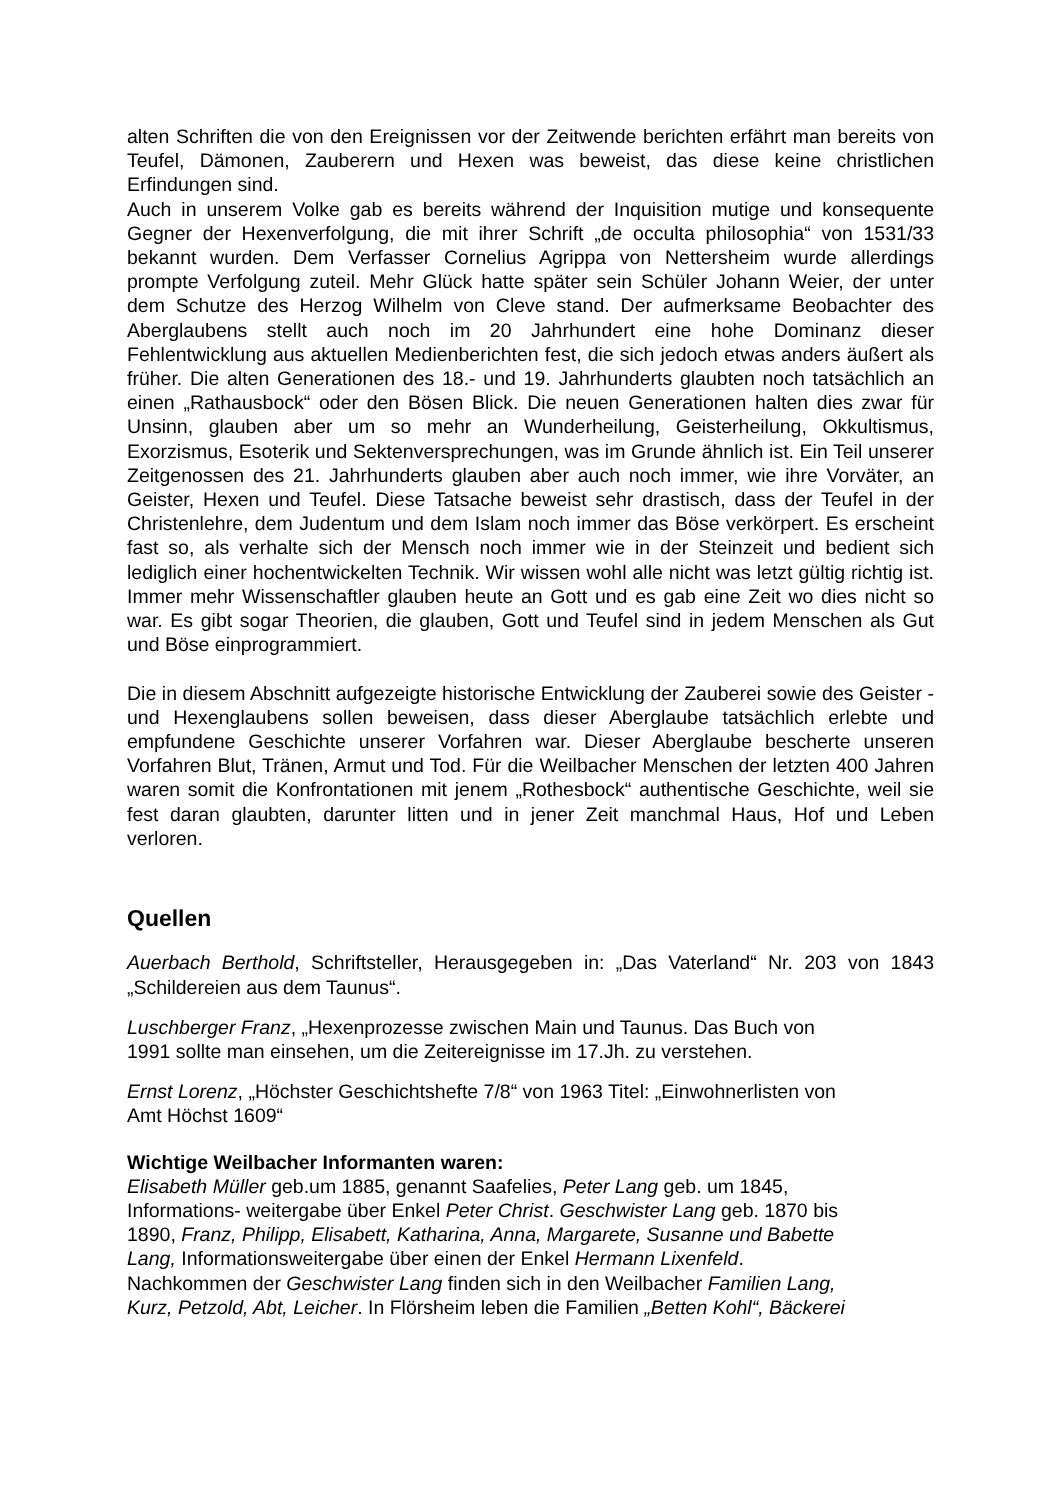alten Schriften die von den Ereignissen vor der Zeitwende berichten erfährt man bereits von Teufel, Dämonen, Zauberern und Hexen was beweist, das diese keine christlichen Erfindungen sind.
Auch in unserem Volke gab es bereits während der Inquisition mutige und konsequente Gegner der Hexenverfolgung, die mit ihrer Schrift „de occulta philosophia“ von 1531/33 bekannt wurden. Dem Verfasser Cornelius Agrippa von Nettersheim wurde allerdings prompte Verfolgung zuteil. Mehr Glück hatte später sein Schüler Johann Weier, der unter dem Schutze des Herzog Wilhelm von Cleve stand. Der aufmerksame Beobachter des Aberglaubens stellt auch noch im 20 Jahrhundert eine hohe Dominanz dieser Fehlentwicklung aus aktuellen Medienberichten fest, die sich jedoch etwas anders äußert als früher. Die alten Generationen des 18.- und 19. Jahrhunderts glaubten noch tatsächlich an einen „Rathausbock“ oder den Bösen Blick. Die neuen Generationen halten dies zwar für Unsinn, glauben aber um so mehr an Wunderheilung, Geisterheilung, Okkultismus, Exorzismus, Esoterik und Sektenversprechungen, was im Grunde ähnlich ist. Ein Teil unserer Zeitgenossen des 21. Jahrhunderts glauben aber auch noch immer, wie ihre Vorväter, an Geister, Hexen und Teufel. Diese Tatsache beweist sehr drastisch, dass der Teufel in der Christenlehre, dem Judentum und dem Islam noch immer das Böse verkörpert. Es erscheint fast so, als verhalte sich der Mensch noch immer wie in der Steinzeit und bedient sich lediglich einer hochentwickelten Technik. Wir wissen wohl alle nicht was letzt gültig richtig ist. Immer mehr Wissenschaftler glauben heute an Gott und es gab eine Zeit wo dies nicht so war. Es gibt sogar Theorien, die glauben, Gott und Teufel sind in jedem Menschen als Gut und Böse einprogrammiert.
Die in diesem Abschnitt aufgezeigte historische Entwicklung der Zauberei sowie des Geister - und Hexenglaubens sollen beweisen, dass dieser Aberglaube tatsächlich erlebte und empfundene Geschichte unserer Vorfahren war. Dieser Aberglaube bescherte unseren Vorfahren Blut, Tränen, Armut und Tod. Für die Weilbacher Menschen der letzten 400 Jahren waren somit die Konfrontationen mit jenem „Rothesbock“ authentische Geschichte, weil sie fest daran glaubten, darunter litten und in jener Zeit manchmal Haus, Hof und Leben verloren.
Quellen
Auerbach Berthold, Schriftsteller, Herausgegeben in: „Das Vaterland“ Nr. 203 von 1843 „Schildereien aus dem Taunus“.
Luschberger Franz, „Hexenprozesse zwischen Main und Taunus. Das Buch von
1991 sollte man einsehen, um die Zeitereignisse im 17.Jh. zu verstehen.
Ernst Lorenz, „Höchster Geschichtshefte 7/8“ von 1963 Titel: „Einwohnerlisten von
Amt Höchst 1609“
Wichtige Weilbacher Informanten waren:
Elisabeth Müller geb.um 1885, genannt Saafelies, Peter Lang geb. um 1845,
Informations- weitergabe über Enkel Peter Christ. Geschwister Lang geb. 1870 bis
1890, Franz, Philipp, Elisabett, Katharina, Anna, Margarete, Susanne und Babette
Lang, Informationsweitergabe über einen der Enkel Hermann Lixenfeld.
Nachkommen der Geschwister Lang finden sich in den Weilbacher Familien Lang,
Kurz, Petzold, Abt, Leicher. In Flörsheim leben die Familien „Betten Kohl“, Bäckerei